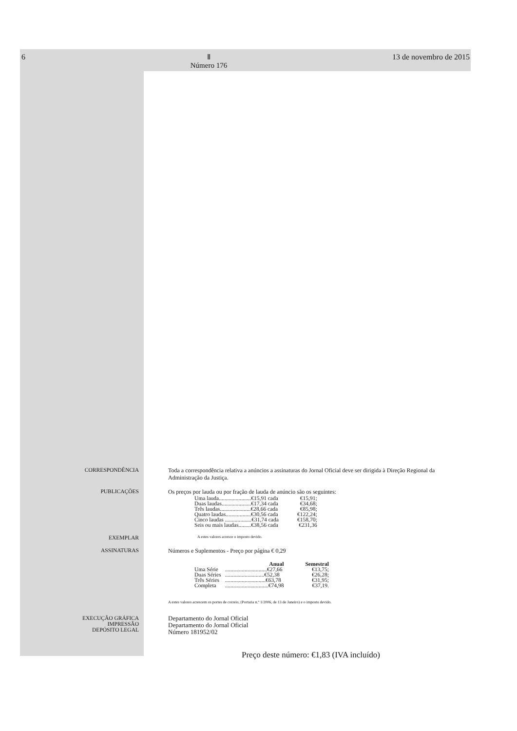6 Ⅱ
Número 176 13 de novembro de 2015
CORRESPONDÊNCIA Toda a correspondência relativa a anúncios a assinaturas do Jornal Oficial deve ser dirigida à Direção Regional da Administração da Justiça.
PUBLICAÇÕES Os preços por lauda ou por fração de lauda de anúncio são os seguintes:
| Uma lauda.......................€15,91 cada | €15,91; |
| Duas laudas.....................€17,34 cada | €34,68; |
| Três laudas......................€28,66 cada | €85,98; |
| Quatro laudas..................€30,56 cada | €122,24; |
| Cinco laudas ...................€31,74 cada | €158,70; |
| Seis ou mais laudas.........€38,56 cada | €231,36 |
EXEMPLAR
A estes valores acresce o imposto devido.
ASSINATURAS Números e Suplementos - Preço por página € 0,29
| | Anual | Semestral |
| --- | --- | --- |
| Uma Série | ..............................€27,66 | €13,75; |
| Duas Séries | ............................€52,38 | €26,28; |
| Três Séries | .............................€63,78 | €31,95; |
| Completa | ...............................€74,98 | €37,19. |
A estes valores acrescem os portes de correio, (Portaria n.º 1/2006, de 13 de Janeiro) e o imposto devido.
EXECUÇÃO GRÁFICA
IMPRESSÃO
DEPÓSITO LEGAL
Departamento do Jornal Oficial
Departamento do Jornal Oficial
Número 181952/02
Preço deste número: €1,83 (IVA incluído)